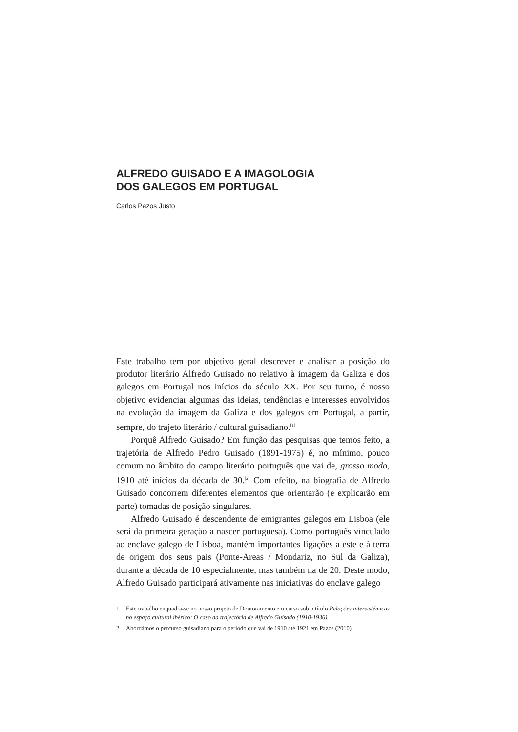ALFREDO GUISADO E A IMAGOLOGIA
DOS GALEGOS EM PORTUGAL
Carlos Pazos Justo
Este trabalho tem por objetivo geral descrever e analisar a posição do produtor literário Alfredo Guisado no relativo à imagem da Galiza e dos galegos em Portugal nos inícios do século XX. Por seu turno, é nosso objetivo evidenciar algumas das ideias, tendências e interesses envolvidos na evolução da imagem da Galiza e dos galegos em Portugal, a partir, sempre, do trajeto literário / cultural guisadiano.<sup>[1]</sup>
Porquê Alfredo Guisado? Em função das pesquisas que temos feito, a trajetória de Alfredo Pedro Guisado (1891-1975) é, no mínimo, pouco comum no âmbito do campo literário português que vai de, grosso modo, 1910 até inícios da década de 30.<sup>[2]</sup> Com efeito, na biografia de Alfredo Guisado concorrem diferentes elementos que orientarão (e explicarão em parte) tomadas de posição singulares.
Alfredo Guisado é descendente de emigrantes galegos em Lisboa (ele será da primeira geração a nascer portuguesa). Como português vinculado ao enclave galego de Lisboa, mantém importantes ligações a este e à terra de origem dos seus pais (Ponte-Areas / Mondariz, no Sul da Galiza), durante a década de 10 especialmente, mas também na de 20. Deste modo, Alfredo Guisado participará ativamente nas iniciativas do enclave galego
1 Este trabalho enquadra-se no nosso projeto de Doutoramento em curso sob o título Relações intersistémicas no espaço cultural ibérico: O caso da trajectória de Alfredo Guisado (1910-1936).
2 Abordámos o percurso guisadiano para o período que vai de 1910 até 1921 em Pazos (2010).